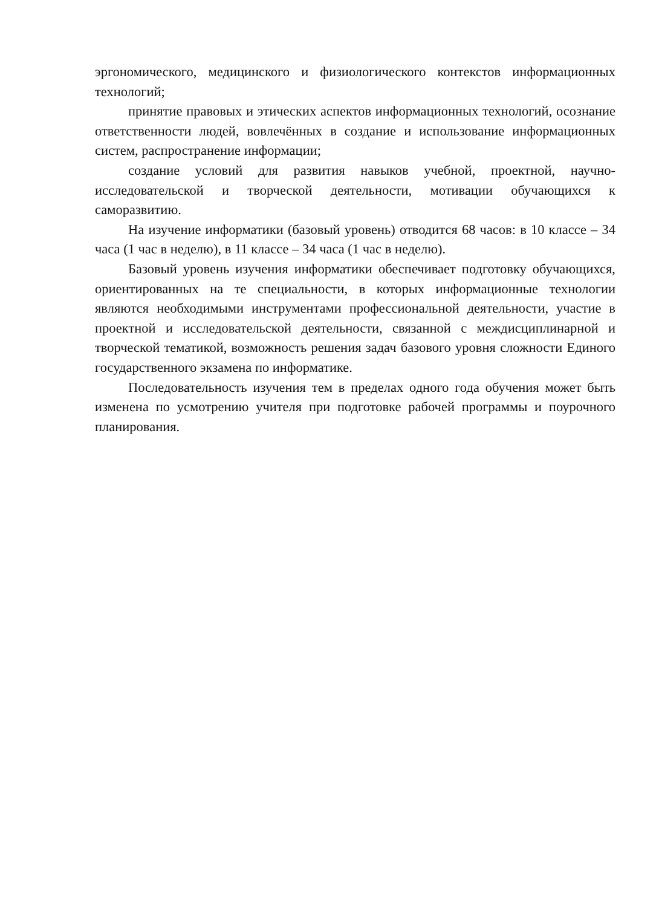эргономического, медицинского и физиологического контекстов информационных технологий;
принятие правовых и этических аспектов информационных технологий, осознание ответственности людей, вовлечённых в создание и использование информационных систем, распространение информации;
создание условий для развития навыков учебной, проектной, научно-исследовательской и творческой деятельности, мотивации обучающихся к саморазвитию.
На изучение информатики (базовый уровень) отводится 68 часов: в 10 классе – 34 часа (1 час в неделю), в 11 классе – 34 часа (1 час в неделю).
Базовый уровень изучения информатики обеспечивает подготовку обучающихся, ориентированных на те специальности, в которых информационные технологии являются необходимыми инструментами профессиональной деятельности, участие в проектной и исследовательской деятельности, связанной с междисциплинарной и творческой тематикой, возможность решения задач базового уровня сложности Единого государственного экзамена по информатике.
Последовательность изучения тем в пределах одного года обучения может быть изменена по усмотрению учителя при подготовке рабочей программы и поурочного планирования.